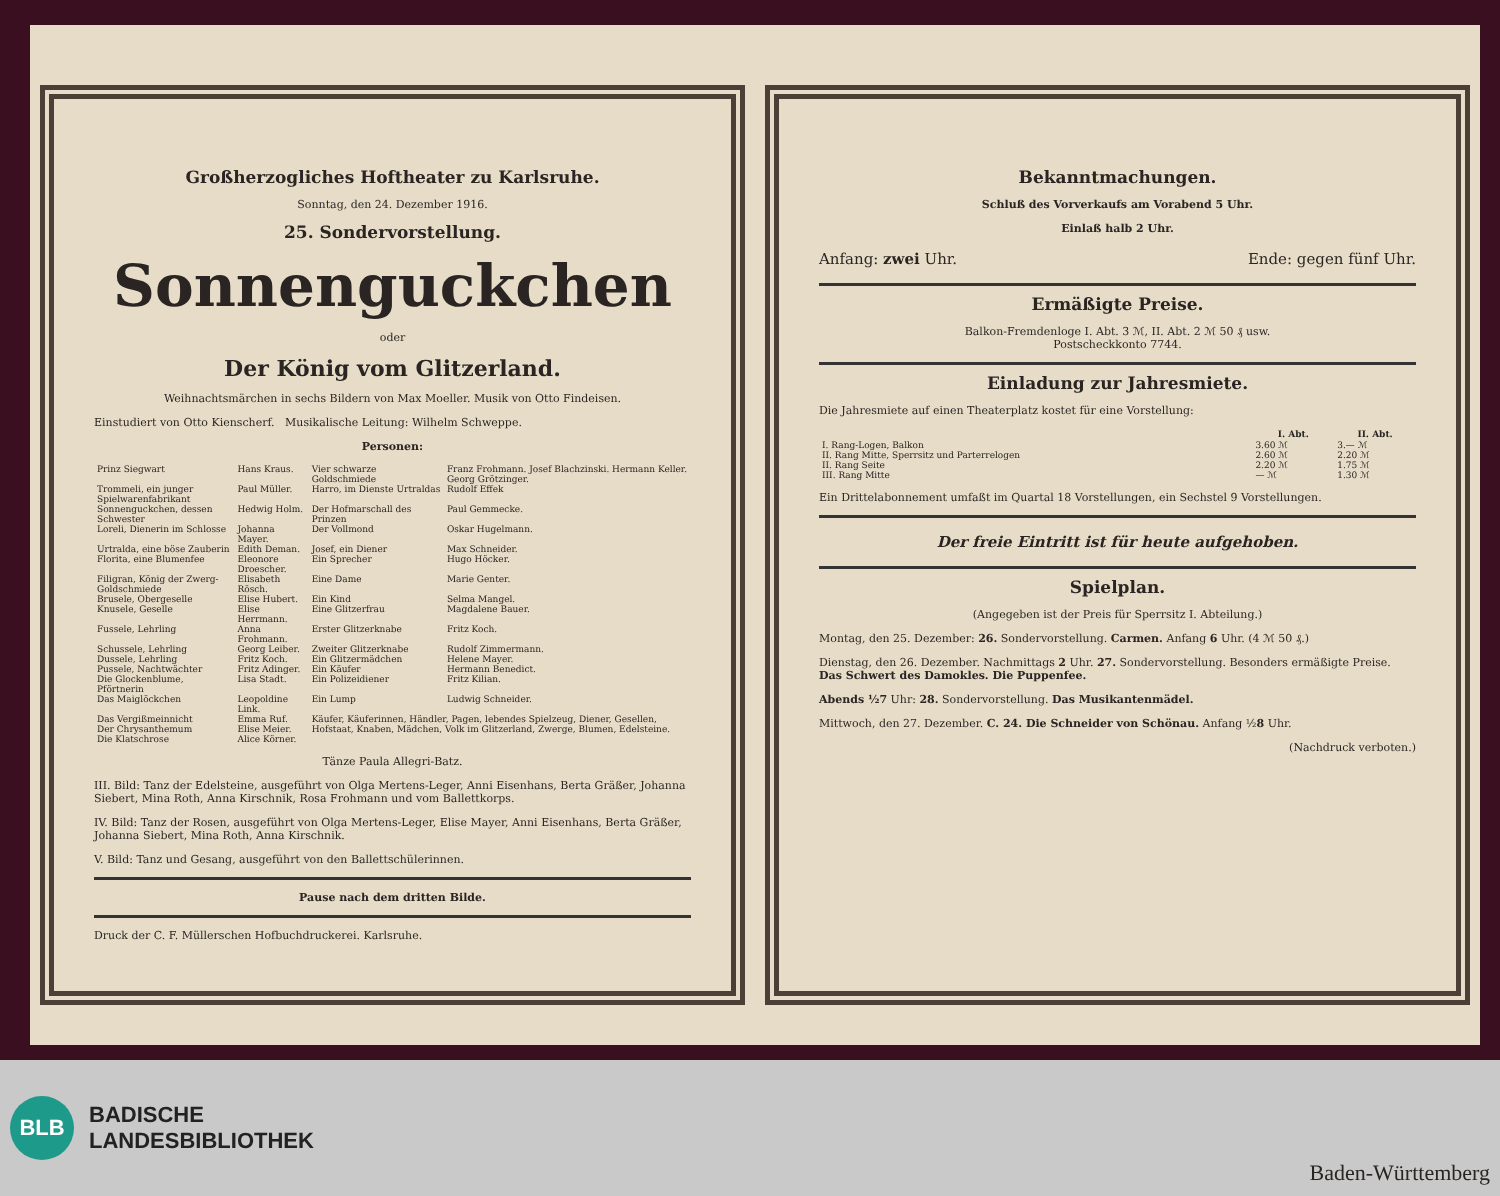Großherzogliches Hoftheater zu Karlsruhe.
Sonntag, den 24. Dezember 1916.
25. Sondervorstellung.
Sonnenguckchen
oder
Der König vom Glitzerland.
Weihnachtsmärchen in sechs Bildern von Max Moeller. Musik von Otto Findeisen.
Einstudiert von Otto Kienscherf. Musikalische Leitung: Wilhelm Schweppe.
Personen:
| Prinz Siegwart | Hans Kraus. | Vier schwarze Goldschmiede | Franz Frohmann. Josef Blachzinski. Hermann Keller. Georg Grötzinger. |
| Trommeli, ein junger Spielwarenfabrikant | Paul Müller. | Harro, im Dienste Urtraldas | Rudolf Effek |
| Sonnenguckchen, dessen Schwester | Hedwig Holm. | Der Hofmarschall des Prinzen | Paul Gemmecke. |
| Loreli, Dienerin im Schlosse | Johanna Mayer. | Der Vollmond | Oskar Hugelmann. |
| Urtralda, eine böse Zauberin | Edith Deman. | Josef, ein Diener | Max Schneider. |
| Florita, eine Blumenfee | Eleonore Droescher. | Ein Sprecher | Hugo Höcker. |
| Filigran, König der Zwerg-Goldschmiede | Elisabeth Rösch. | Eine Dame | Marie Genter. |
| Brusele, Obergeselle | Elise Hubert. | Ein Kind | Selma Mangel. |
| Knusele, Geselle | Elise Herrmann. | Eine Glitzerfrau | Magdalene Bauer. |
| Fussele, Lehrling | Anna Frohmann. | Erster Glitzerknabe | Fritz Koch. |
| Schussele, Lehrling | Georg Leiber. | Zweiter Glitzerknabe | Rudolf Zimmermann. |
| Dussele, Lehrling | Fritz Koch. | Ein Glitzermädchen | Helene Mayer. |
| Pussele, Nachtwächter | Fritz Adinger. | Ein Käufer | Hermann Benedict. |
| Die Glockenblume, Pförtnerin | Lisa Stadt. | Ein Polizeidiener | Fritz Kilian. |
| Das Maiglöckchen | Leopoldine Link. | Ein Lump | Ludwig Schneider. |
| Das Vergißmeinnicht | Emma Ruf. | Käufer, Käuferinnen, Händler, Pagen, lebendes Spielzeug, Diener, Gesellen, Hofstaat, Knaben, Mädchen, Volk im Glitzerland, Zwerge, Blumen, Edelsteine. | |
| Der Chrysanthemum | Elise Meier. | | |
| Die Klatschrose | Alice Körner. | | |
Tänze Paula Allegri-Batz.
III. Bild: Tanz der Edelsteine, ausgeführt von Olga Mertens-Leger, Anni Eisenhans, Berta Gräßer, Johanna Siebert, Mina Roth, Anna Kirschnik, Rosa Frohmann und vom Ballettkorps.
IV. Bild: Tanz der Rosen, ausgeführt von Olga Mertens-Leger, Elise Mayer, Anni Eisenhans, Berta Gräßer, Johanna Siebert, Mina Roth, Anna Kirschnik.
V. Bild: Tanz und Gesang, ausgeführt von den Ballettschülerinnen.
Pause nach dem dritten Bilde.
Druck der C. F. Müllerschen Hofbuchdruckerei. Karlsruhe.
Bekanntmachungen.
Schluß des Vorverkaufs am Vorabend 5 Uhr.
Einlaß halb 2 Uhr.
Anfang: zwei Uhr. Ende: gegen fünf Uhr.
Ermäßigte Preise.
Balkon-Fremdenloge I. Abt. 3 ℳ, II. Abt. 2 ℳ 50 ₰ usw.
Postscheckkonto 7744.
Einladung zur Jahresmiete.
Die Jahresmiete auf einen Theaterplatz kostet für eine Vorstellung:
| | I. Abt. | II. Abt. |
| --- | --- | --- |
| I. Rang-Logen, Balkon | 3.60 ℳ | 3.— ℳ |
| II. Rang Mitte, Sperrsitz und Parterrelogen | 2.60 ℳ | 2.20 ℳ |
| II. Rang Seite | 2.20 ℳ | 1.75 ℳ |
| III. Rang Mitte | — ℳ | 1.30 ℳ |
Ein Drittelabonnement umfaßt im Quartal 18 Vorstellungen, ein Sechstel 9 Vorstellungen.
Der freie Eintritt ist für heute aufgehoben.
Spielplan.
(Angegeben ist der Preis für Sperrsitz I. Abteilung.)
Montag, den 25. Dezember: 26. Sondervorstellung. Carmen. Anfang 6 Uhr. (4 ℳ 50 ₰.)
Dienstag, den 26. Dezember. Nachmittags 2 Uhr. 27. Sondervorstellung. Besonders ermäßigte Preise. Das Schwert des Damokles. Die Puppenfee.
Abends ½7 Uhr: 28. Sondervorstellung. Das Musikantenmädel.
Mittwoch, den 27. Dezember. C. 24. Die Schneider von Schönau. Anfang ½8 Uhr.
(Nachdruck verboten.)
BLB
BADISCHE
LANDESBIBLIOTHEK
Baden-Württemberg